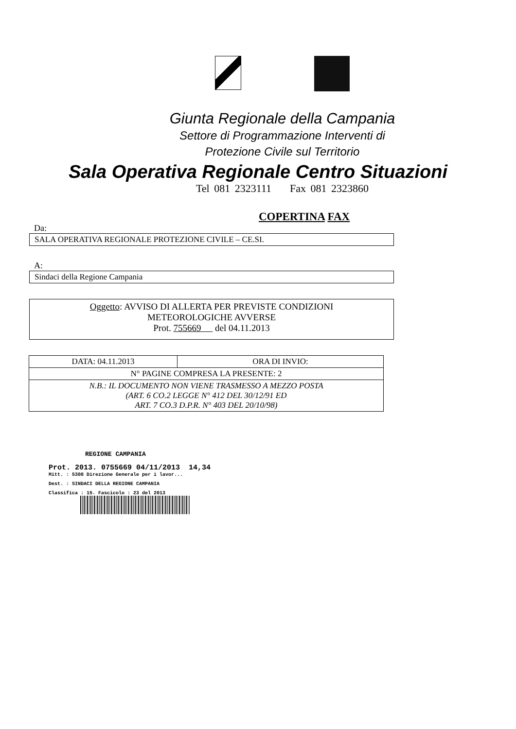Giunta Regionale della Campania
Settore di Programmazione Interventi di
Protezione Civile sul Territorio
Sala Operativa Regionale Centro Situazioni
Tel 081 2323111 Fax 081 2323860
COPERTINA FAX
Da:
SALA OPERATIVA REGIONALE PROTEZIONE CIVILE – CE.SI.
A:
Sindaci della Regione Campania
Oggetto: AVVISO DI ALLERTA PER PREVISTE CONDIZIONI
METEOROLOGICHE AVVERSE
Prot. 755669 del 04.11.2013
| DATA: 04.11.2013 | ORA DI INVIO: |
| N° PAGINE COMPRESA LA PRESENTE: 2 | |
| N.B.: IL DOCUMENTO NON VIENE TRASMESSO A MEZZO POSTA (ART. 6 CO.2 LEGGE N° 412 DEL 30/12/91 ED ART. 7 CO.3 D.P.R. N° 403 DEL 20/10/98) | |
REGIONE CAMPANIA
Prot. 2013. 0755669 04/11/2013 14,34
Mitt. : 5308 Direzione Generale per i lavor...
Dest. : SINDACI DELLA REGIONE CAMPANIA
Classifica : 15. Fascicolo : 23 del 2013